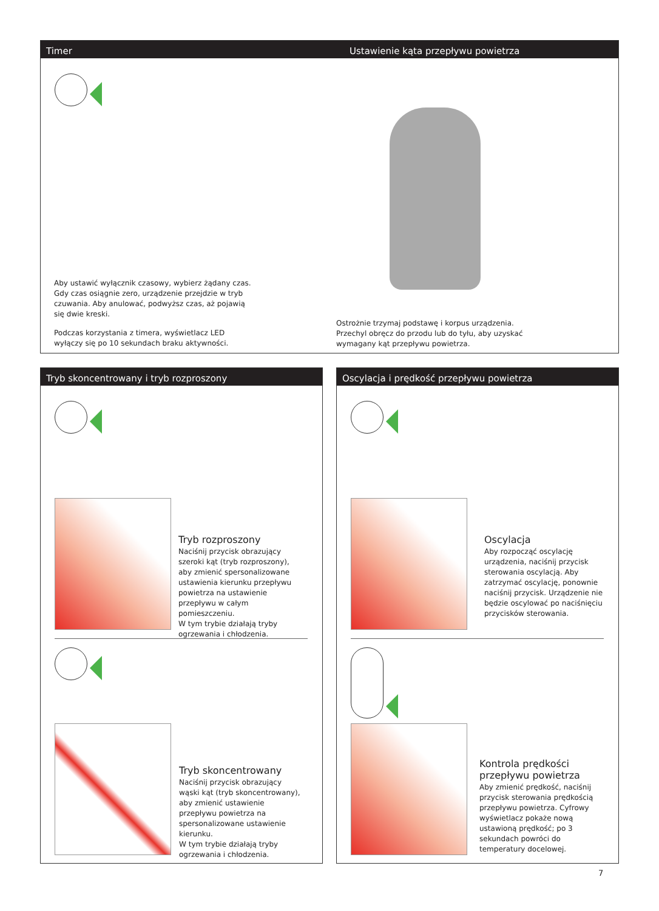Timer Ustawienie kąta przepływu powietrza
Aby ustawić wyłącznik czasowy, wybierz żądany czas. Gdy czas osiągnie zero, urządzenie przejdzie w tryb czuwania. Aby anulować, podwyższ czas, aż pojawią się dwie kreski.
Podczas korzystania z timera, wyświetlacz LED wyłączy się po 10 sekundach braku aktywności.
Ostrożnie trzymaj podstawę i korpus urządzenia. Przechyl obręcz do przodu lub do tyłu, aby uzyskać wymagany kąt przepływu powietrza.
Tryb skoncentrowany i tryb rozproszony
Tryb rozproszony
Naciśnij przycisk obrazujący szeroki kąt (tryb rozproszony), aby zmienić spersonalizowane ustawienia kierunku przepływu powietrza na ustawienie przepływu w całym pomieszczeniu.
W tym trybie działają tryby ogrzewania i chłodzenia.
Tryb skoncentrowany
Naciśnij przycisk obrazujący wąski kąt (tryb skoncentrowany), aby zmienić ustawienie przepływu powietrza na spersonalizowane ustawienie kierunku.
W tym trybie działają tryby ogrzewania i chłodzenia.
Oscylacja i prędkość przepływu powietrza
Oscylacja
Aby rozpocząć oscylację urządzenia, naciśnij przycisk sterowania oscylacją. Aby zatrzymać oscylację, ponownie naciśnij przycisk. Urządzenie nie będzie oscylować po naciśnięciu przycisków sterowania.
Kontrola prędkości przepływu powietrza
Aby zmienić prędkość, naciśnij przycisk sterowania prędkością przepływu powietrza. Cyfrowy wyświetlacz pokaże nową ustawioną prędkość; po 3 sekundach powróci do temperatury docelowej.
7